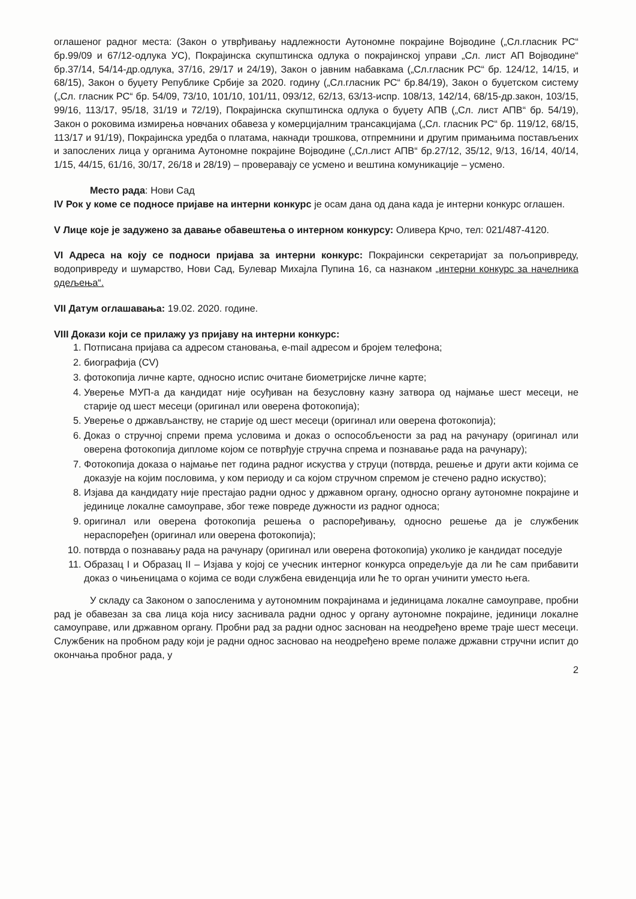оглашеног радног места: (Закон о утврђивању надлежности Аутономне покрајине Војводине („Сл.гласник РС“ бр.99/09 и 67/12-одлука УС), Покрајинска скупштинска одлука о покрајинској управи „Сл. лист АП Војводине“ бр.37/14, 54/14-др.одлука, 37/16, 29/17 и 24/19), Закон о јавним набавкама („Сл.гласник РС“ бр. 124/12, 14/15, и 68/15), Закон о буџету Републике Србије за 2020. годину („Сл.гласник РС“ бр.84/19), Закон о буџетском систему („Сл. гласник РС“ бр. 54/09, 73/10, 101/10, 101/11, 093/12, 62/13, 63/13-испр. 108/13, 142/14, 68/15-др.закон, 103/15, 99/16, 113/17, 95/18, 31/19 и 72/19), Покрајинска скупштинска одлука о буџету АПВ („Сл. лист АПВ“ бр. 54/19), Закон о роковима измирења новчаних обавеза у комерцијалним трансакцијама („Сл. гласник РС“ бр. 119/12, 68/15, 113/17 и 91/19), Покрајинска уредба о платама, накнади трошкова, отпремнини и другим примањима постављених и запослених лица у органима Аутономне покрајине Војводине („Сл.лист АПВ“ бр.27/12, 35/12, 9/13, 16/14, 40/14, 1/15, 44/15, 61/16, 30/17, 26/18 и 28/19) – проверавају се усмено и вештина комуникације – усмено.
Место рада: Нови Сад
IV Рок у коме се подносе пријаве на интерни конкурс је осам дана од дана када је интерни конкурс оглашен.
V Лице које је задужено за давање обавештења о интерном конкурсу: Оливера Крчо, тел: 021/487-4120.
VI Адреса на коју се подноси пријава за интерни конкурс: Покрајински секретаријат за пољопривреду, водопривреду и шумарство, Нови Сад, Булевар Михајла Пупина 16, са назнаком „интерни конкурс за начелника одељења“.
VII Датум оглашавања: 19.02. 2020. године.
VIII Докази који се прилажу уз пријаву на интерни конкурс:
1. Потписана пријава са адресом становања, e-mail адресом и бројем телефона;
2. биографија (CV)
3. фотокопија личне карте, односно испис очитане биометријске личне карте;
4. Уверење МУП-а да кандидат није осуђиван на безусловну казну затвора од најмање шест месеци, не старије од шест месеци (оригинал или оверена фотокопија);
5. Уверење о држављанству, не старије од шест месеци (оригинал или оверена фотокопија);
6. Доказ о стручној спреми према условима и доказ о оспособљености за рад на рачунару (оригинал или оверена фотокопија дипломе којом се потврђује стручна спрема и познавање рада на рачунару);
7. Фотокопија доказа о најмање пет година радног искуства у струци (потврда, решење и други акти којима се доказује на којим пословима, у ком периоду и са којом стручном спремом је стечено радно искуство);
8. Изјава да кандидату није престајао радни однос у државном органу, односно органу аутономне покрајине и јединице локалне самоуправе, због теже повреде дужности из радног односа;
9. оригинал или оверена фотокопија решења о распоређивању, односно решење да је службеник нераспоређен (оригинал или оверена фотокопија);
10. потврда о познавању рада на рачунару (оригинал или оверена фотокопија) уколико је кандидат поседује
11. Образац I и Образац II – Изјава у којој се учесник интерног конкурса опредељује да ли ће сам прибавити доказ о чињеницама о којима се води службена евиденција или ће то орган учинити уместо њега.
У складу са Законом о запосленима у аутономним покрајинама и јединицама локалне самоуправе, пробни рад је обавезан за сва лица која нису заснивала радни однос у органу аутономне покрајине, јединици локалне самоуправе, или државном органу. Пробни рад за радни однос заснован на неодређено време траје шест месеци. Службеник на пробном раду који је радни однос засновао на неодређено време полаже државни стручни испит до окончања пробног рада, у
2